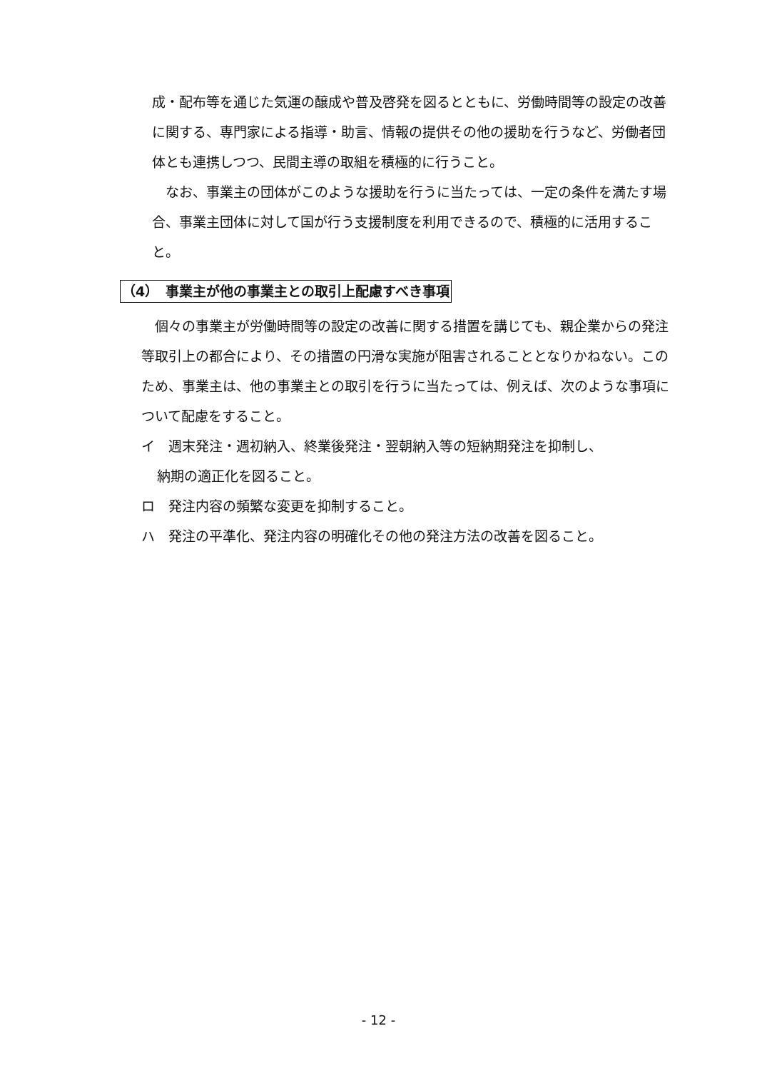成・配布等を通じた気運の醸成や普及啓発を図るとともに、労働時間等の設定の改善に関する、専門家による指導・助言、情報の提供その他の援助を行うなど、労働者団体とも連携しつつ、民間主導の取組を積極的に行うこと。
　なお、事業主の団体がこのような援助を行うに当たっては、一定の条件を満たす場合、事業主団体に対して国が行う支援制度を利用できるので、積極的に活用すること。
（4）　事業主が他の事業主との取引上配慮すべき事項
　個々の事業主が労働時間等の設定の改善に関する措置を講じても、親企業からの発注等取引上の都合により、その措置の円滑な実施が阻害されることとなりかねない。このため、事業主は、他の事業主との取引を行うに当たっては、例えば、次のような事項について配慮をすること。
イ　週末発注・週初納入、終業後発注・翌朝納入等の短納期発注を抑制し、
納期の適正化を図ること。
ロ　発注内容の頻繁な変更を抑制すること。
ハ　発注の平準化、発注内容の明確化その他の発注方法の改善を図ること。
- 12 -